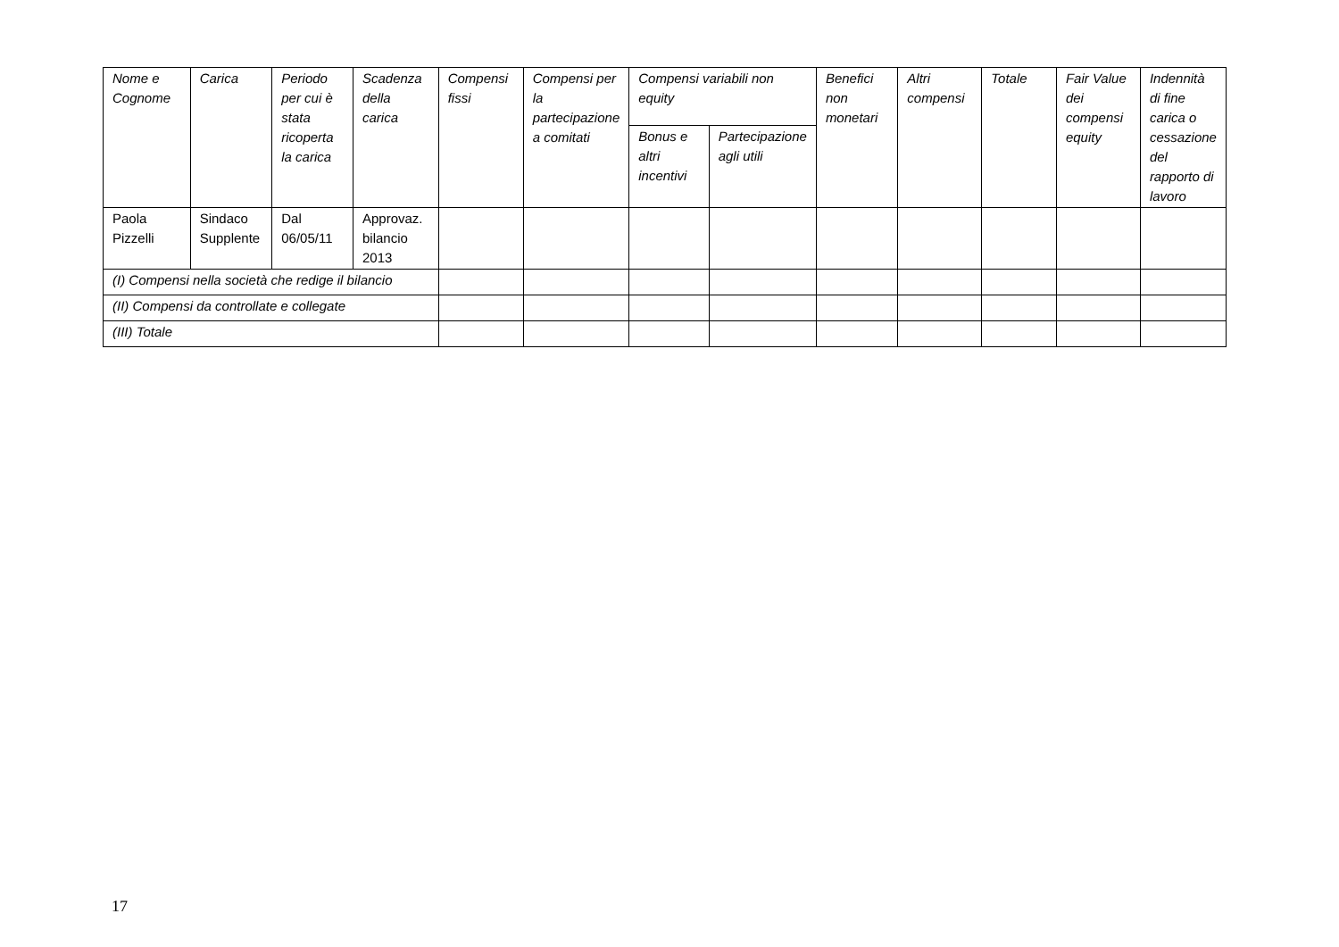| Nome e Cognome | Carica | Periodo per cui è stata ricoperta la carica | Scadenza della carica | Compensi fissi | Compensi per la partecipazione a comitati | Compensi variabili non equity | | Benefici non monetari | Altri compensi | Totale | Fair Value dei compensi equity | Indennità di fine carica o cessazione del rapporto di lavoro |
| --- | --- | --- | --- | --- | --- | --- | --- | --- | --- | --- | --- | --- |
| | | | | | | Bonus e altri incentivi | Partecipazione agli utili | | | | | |
| Paola Pizzelli | Sindaco Supplente | Dal 06/05/11 | Approvaz. bilancio 2013 | | | | | | | | | |
| (I) Compensi nella società che redige il bilancio | | | | | | | | | | | | |
| (II) Compensi da controllate e collegate | | | | | | | | | | | | |
| (III) Totale | | | | | | | | | | | | |
17